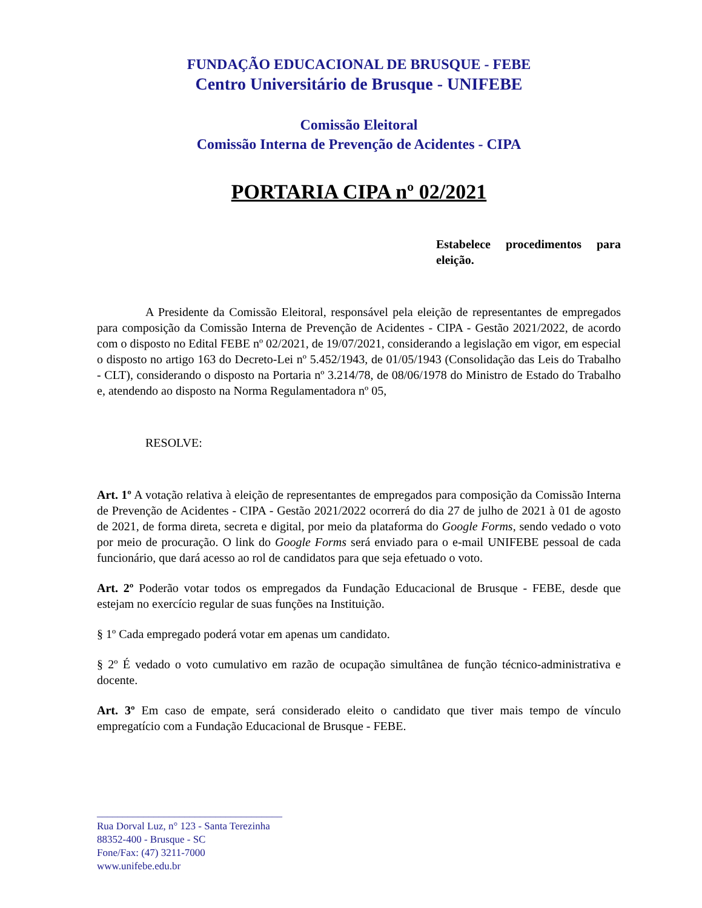FUNDAÇÃO EDUCACIONAL DE BRUSQUE - FEBE
Centro Universitário de Brusque - UNIFEBE
Comissão Eleitoral
Comissão Interna de Prevenção de Acidentes - CIPA
PORTARIA CIPA nº 02/2021
Estabelece procedimentos para eleição.
A Presidente da Comissão Eleitoral, responsável pela eleição de representantes de empregados para composição da Comissão Interna de Prevenção de Acidentes - CIPA - Gestão 2021/2022, de acordo com o disposto no Edital FEBE nº 02/2021, de 19/07/2021, considerando a legislação em vigor, em especial o disposto no artigo 163 do Decreto-Lei nº 5.452/1943, de 01/05/1943 (Consolidação das Leis do Trabalho - CLT), considerando o disposto na Portaria nº 3.214/78, de 08/06/1978 do Ministro de Estado do Trabalho e, atendendo ao disposto na Norma Regulamentadora nº 05,
RESOLVE:
Art. 1º A votação relativa à eleição de representantes de empregados para composição da Comissão Interna de Prevenção de Acidentes - CIPA - Gestão 2021/2022 ocorrerá do dia 27 de julho de 2021 à 01 de agosto de 2021, de forma direta, secreta e digital, por meio da plataforma do Google Forms, sendo vedado o voto por meio de procuração. O link do Google Forms será enviado para o e-mail UNIFEBE pessoal de cada funcionário, que dará acesso ao rol de candidatos para que seja efetuado o voto.
Art. 2º Poderão votar todos os empregados da Fundação Educacional de Brusque - FEBE, desde que estejam no exercício regular de suas funções na Instituição.
§ 1º Cada empregado poderá votar em apenas um candidato.
§ 2º É vedado o voto cumulativo em razão de ocupação simultânea de função técnico-administrativa e docente.
Art. 3º Em caso de empate, será considerado eleito o candidato que tiver mais tempo de vínculo empregatício com a Fundação Educacional de Brusque - FEBE.
____________________________________
Rua Dorval Luz, n° 123 - Santa Terezinha
88352-400 - Brusque - SC
Fone/Fax: (47) 3211-7000
www.unifebe.edu.br